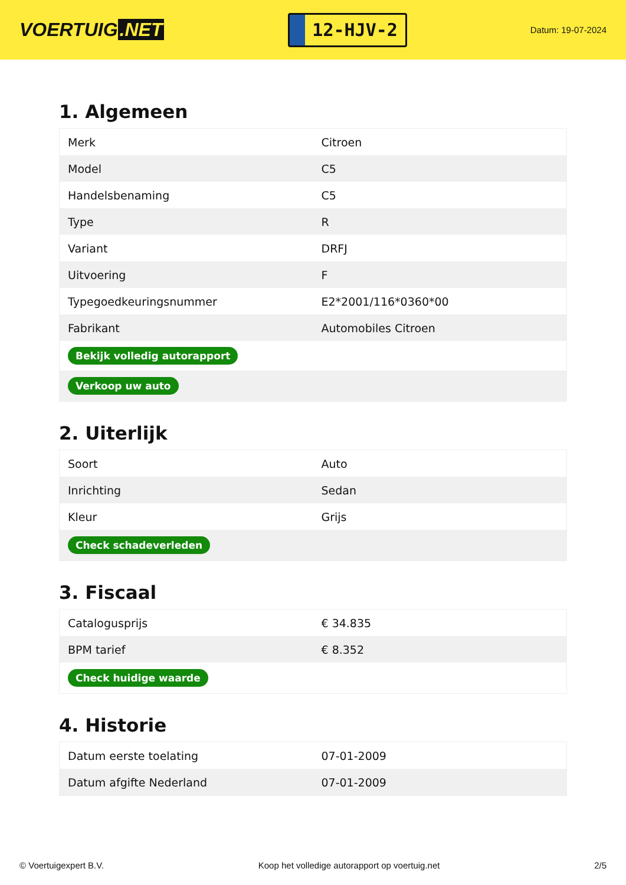VOERTUIG.NET
12-HJV-2
Datum: 19-07-2024
1. Algemeen
| Merk | Citroen |
| Model | C5 |
| Handelsbenaming | C5 |
| Type | R |
| Variant | DRFJ |
| Uitvoering | F |
| Typegoedkeuringsnummer | E2*2001/116*0360*00 |
| Fabrikant | Automobiles Citroen |
| Bekijk volledig autorapport | |
| Verkoop uw auto | |
2. Uiterlijk
| Soort | Auto |
| Inrichting | Sedan |
| Kleur | Grijs |
| Check schadeverleden | |
3. Fiscaal
| Catalogusprijs | € 34.835 |
| BPM tarief | € 8.352 |
| Check huidige waarde | |
4. Historie
| Datum eerste toelating | 07-01-2009 |
| Datum afgifte Nederland | 07-01-2009 |
© Voertuigexpert B.V. Koop het volledige autorapport op voertuig.net 2/5